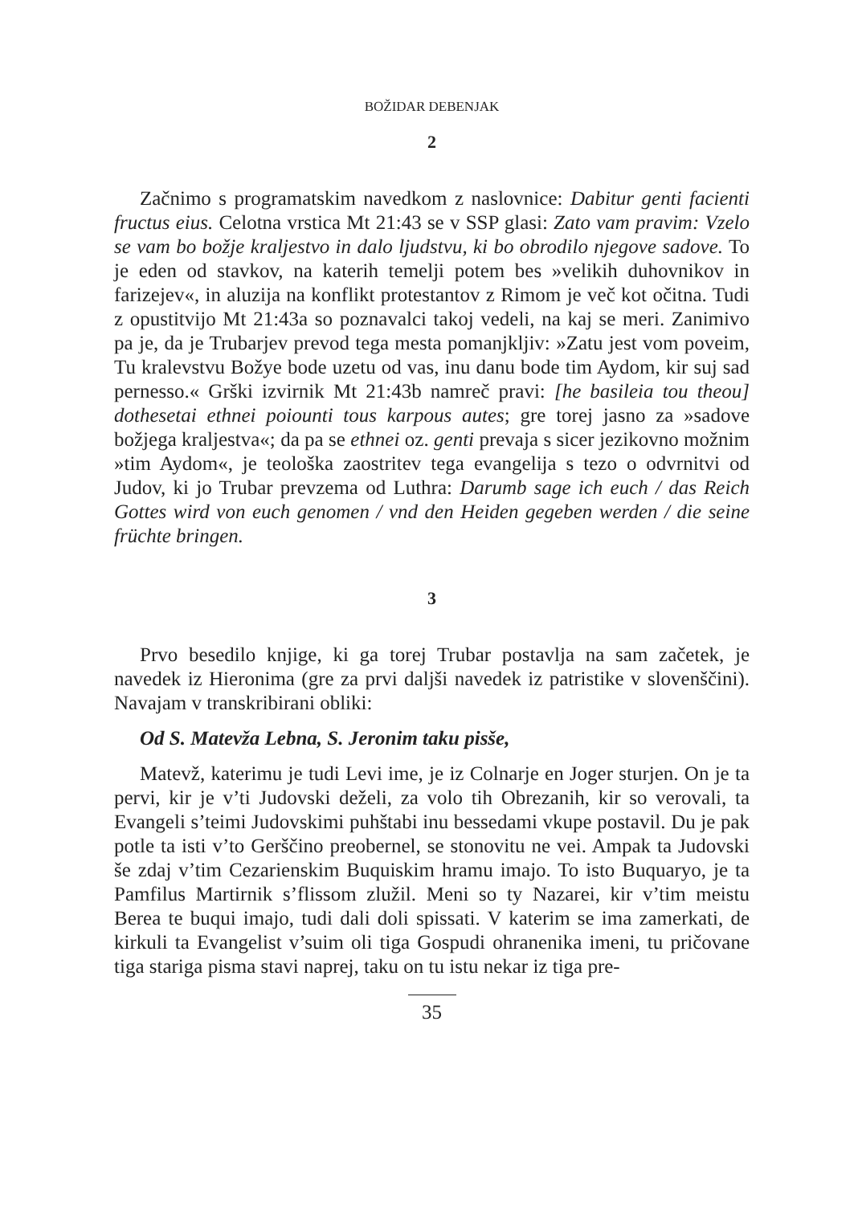BOŽIDAR DEBENJAK
2
Začnimo s programatskim navedkom z naslovnice: Dabitur genti facienti fructus eius. Celotna vrstica Mt 21:43 se v SSP glasi: Zato vam pravim: Vzelo se vam bo božje kraljestvo in dalo ljudstvu, ki bo obrodilo njegove sadove. To je eden od stavkov, na katerih temelji potem bes »velikih duhovnikov in farizejev«, in aluzija na konflikt protestantov z Rimom je več kot očitna. Tudi z opustitvijo Mt 21:43a so poznavalci takoj vedeli, na kaj se meri. Zanimivo pa je, da je Trubarjev prevod tega mesta pomanjkljiv: »Zatu jest vom poveim, Tu kralevstvu Božye bode uzetu od vas, inu danu bode tim Aydom, kir suj sad pernesso.« Grški izvirnik Mt 21:43b namreč pravi: [he basileia tou theou] dothesetai ethnei poiounti tous karpous autes; gre torej jasno za »sadove božjega kraljestva«; da pa se ethnei oz. genti prevaja s sicer jezikovno možnim »tim Aydom«, je teološka zaostritev tega evangelija s tezo o odvrnitvi od Judov, ki jo Trubar prevzema od Luthra: Darumb sage ich euch / das Reich Gottes wird von euch genomen / vnd den Heiden gegeben werden / die seine früchte bringen.
3
Prvo besedilo knjige, ki ga torej Trubar postavlja na sam začetek, je navedek iz Hieronima (gre za prvi daljši navedek iz patristike v slovenščini). Navajam v transkribirani obliki:
Od S. Matevža Lebna, S. Jeronim taku pisše,
Matevž, katerimu je tudi Levi ime, je iz Colnarje en Joger sturjen. On je ta pervi, kir je v’ti Judovski deželi, za volo tih Obrezanih, kir so verovali, ta Evangeli s’teimi Judovskimi puhštabi inu bessedami vkupe postavil. Du je pak potle ta isti v’to Gerščino preobernel, se stonovitu ne vei. Ampak ta Judovski še zdaj v’tim Cezarienskim Buquiskim hramu imajo. To isto Buquaryo, je ta Pamfilus Martirnik s’flissom zlužil. Meni so ty Nazarei, kir v’tim meistu Berea te buqui imajo, tudi dali doli spissati. V katerim se ima zamerkati, de kirkuli ta Evangelist v’suim oli tiga Gospudi ohranenika imeni, tu pričovane tiga stariga pisma stavi naprej, taku on tu istu nekar iz tiga pre-
35